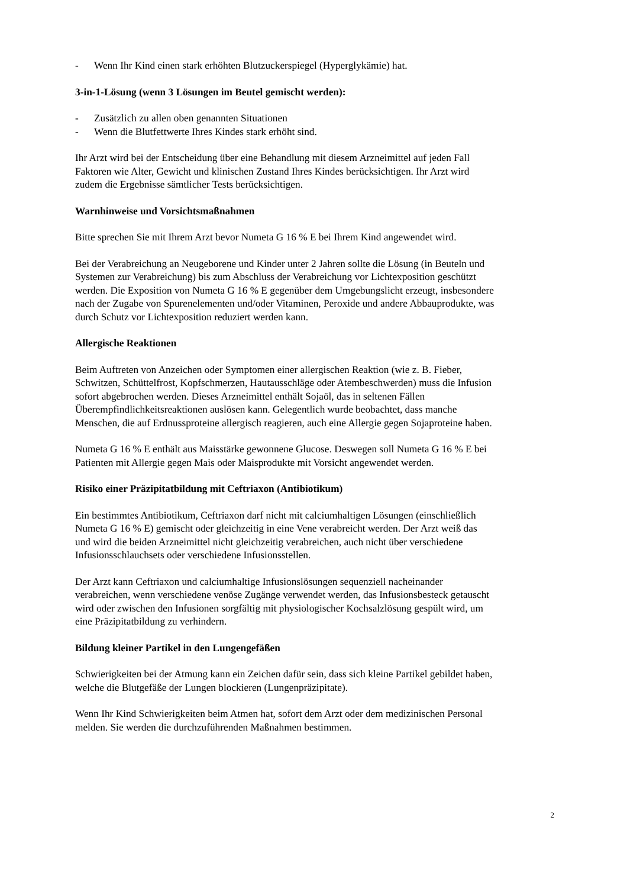- Wenn Ihr Kind einen stark erhöhten Blutzuckerspiegel (Hyperglykämie) hat.
3-in-1-Lösung (wenn 3 Lösungen im Beutel gemischt werden):
- Zusätzlich zu allen oben genannten Situationen
- Wenn die Blutfettwerte Ihres Kindes stark erhöht sind.
Ihr Arzt wird bei der Entscheidung über eine Behandlung mit diesem Arzneimittel auf jeden Fall
Faktoren wie Alter, Gewicht und klinischen Zustand Ihres Kindes berücksichtigen. Ihr Arzt wird
zudem die Ergebnisse sämtlicher Tests berücksichtigen.
Warnhinweise und Vorsichtsmaßnahmen
Bitte sprechen Sie mit Ihrem Arzt bevor Numeta G 16 % E bei Ihrem Kind angewendet wird.
Bei der Verabreichung an Neugeborene und Kinder unter 2 Jahren sollte die Lösung (in Beuteln und
Systemen zur Verabreichung) bis zum Abschluss der Verabreichung vor Lichtexposition geschützt
werden. Die Exposition von Numeta G 16 % E gegenüber dem Umgebungslicht erzeugt, insbesondere
nach der Zugabe von Spurenelementen und/oder Vitaminen, Peroxide und andere Abbauprodukte, was
durch Schutz vor Lichtexposition reduziert werden kann.
Allergische Reaktionen
Beim Auftreten von Anzeichen oder Symptomen einer allergischen Reaktion (wie z. B. Fieber,
Schwitzen, Schüttelfrost, Kopfschmerzen, Hautausschläge oder Atembeschwerden) muss die Infusion
sofort abgebrochen werden. Dieses Arzneimittel enthält Sojaöl, das in seltenen Fällen
Überempfindlichkeitsreaktionen auslösen kann. Gelegentlich wurde beobachtet, dass manche
Menschen, die auf Erdnussproteine allergisch reagieren, auch eine Allergie gegen Sojaproteine haben.
Numeta G 16 % E enthält aus Maisstärke gewonnene Glucose. Deswegen soll Numeta G 16 % E bei
Patienten mit Allergie gegen Mais oder Maisprodukte mit Vorsicht angewendet werden.
Risiko einer Präzipitatbildung mit Ceftriaxon (Antibiotikum)
Ein bestimmtes Antibiotikum, Ceftriaxon darf nicht mit calciumhaltigen Lösungen (einschließlich
Numeta G 16 % E) gemischt oder gleichzeitig in eine Vene verabreicht werden. Der Arzt weiß das
und wird die beiden Arzneimittel nicht gleichzeitig verabreichen, auch nicht über verschiedene
Infusionsschlauchsets oder verschiedene Infusionsstellen.
Der Arzt kann Ceftriaxon und calciumhaltige Infusionslösungen sequenziell nacheinander
verabreichen, wenn verschiedene venöse Zugänge verwendet werden, das Infusionsbesteck getauscht
wird oder zwischen den Infusionen sorgfältig mit physiologischer Kochsalzlösung gespült wird, um
eine Präzipitatbildung zu verhindern.
Bildung kleiner Partikel in den Lungengefäßen
Schwierigkeiten bei der Atmung kann ein Zeichen dafür sein, dass sich kleine Partikel gebildet haben,
welche die Blutgefäße der Lungen blockieren (Lungenpräzipitate).
Wenn Ihr Kind Schwierigkeiten beim Atmen hat, sofort dem Arzt oder dem medizinischen Personal
melden. Sie werden die durchzuführenden Maßnahmen bestimmen.
2